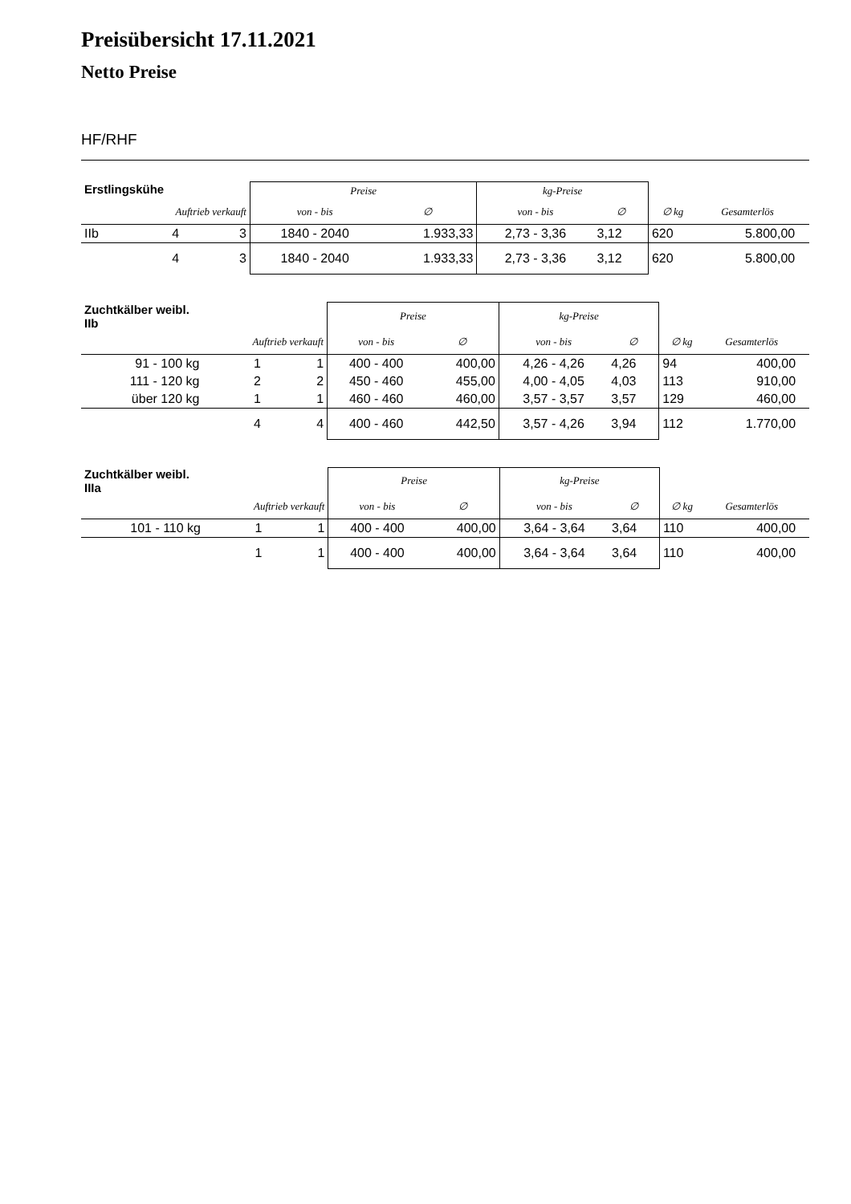Preisübersicht 17.11.2021
Netto Preise
HF/RHF
| Erstlingskühe | | | Preise | | kg-Preise | | | | |
| --- | --- | --- | --- | --- | --- | --- | --- | --- | --- |
| | Auftrieb verkauft | | von - bis | ∅ | von - bis | ∅ | ∅ kg | Gesamterlös | |
| IIb | 4 | 3 | 1840 - 2040 | 1.933,33 | 2,73 - 3,36 | 3,12 | 620 | 5.800,00 | |
| | 4 | 3 | 1840 - 2040 | 1.933,33 | 2,73 - 3,36 | 3,12 | 620 | 5.800,00 | |
| Zuchtkälber weibl. IIb | | | Preise | | kg-Preise | | | | |
| --- | --- | --- | --- | --- | --- | --- | --- | --- | --- |
| | Auftrieb verkauft | | von - bis | ∅ | von - bis | ∅ | ∅ kg | Gesamterlös | |
| 91 - 100 kg | 1 | 1 | 400 - 400 | 400,00 | 4,26 - 4,26 | 4,26 | 94 | 400,00 | |
| 111 - 120 kg | 2 | 2 | 450 - 460 | 455,00 | 4,00 - 4,05 | 4,03 | 113 | 910,00 | |
| über 120 kg | 1 | 1 | 460 - 460 | 460,00 | 3,57 - 3,57 | 3,57 | 129 | 460,00 | |
| | 4 | 4 | 400 - 460 | 442,50 | 3,57 - 4,26 | 3,94 | 112 | 1.770,00 | |
| Zuchtkälber weibl. IIIa | | | Preise | | kg-Preise | | | | |
| --- | --- | --- | --- | --- | --- | --- | --- | --- | --- |
| | Auftrieb verkauft | | von - bis | ∅ | von - bis | ∅ | ∅ kg | Gesamterlös | |
| 101 - 110 kg | 1 | 1 | 400 - 400 | 400,00 | 3,64 - 3,64 | 3,64 | 110 | 400,00 | |
| | 1 | 1 | 400 - 400 | 400,00 | 3,64 - 3,64 | 3,64 | 110 | 400,00 | |